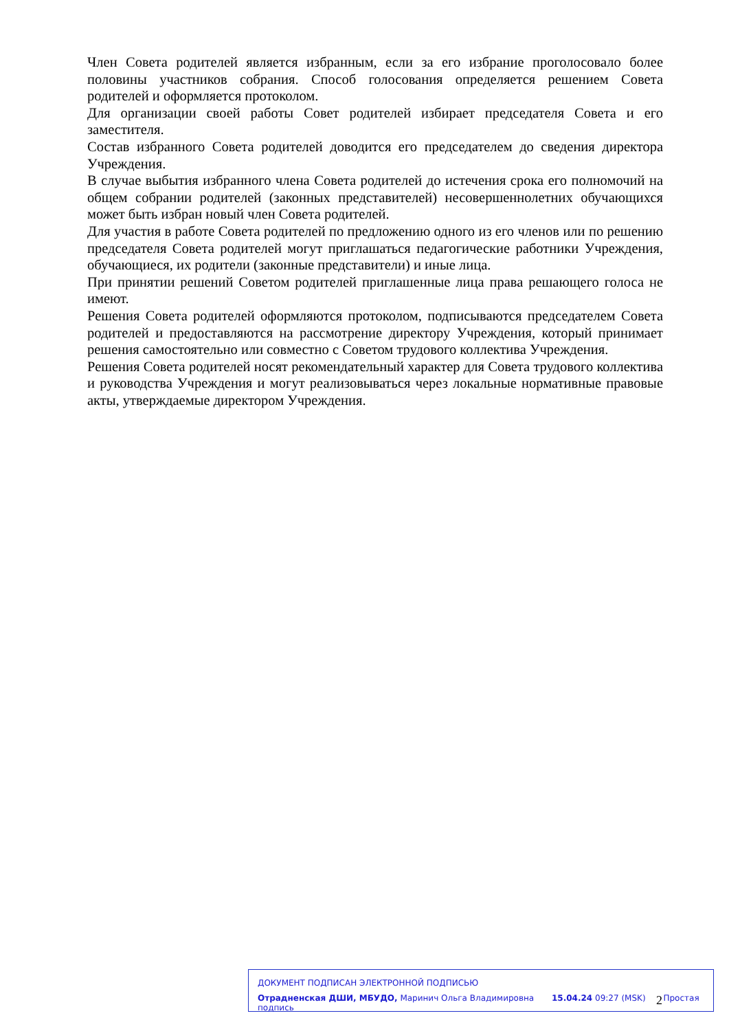Член Совета родителей является избранным, если за его избрание проголосовало более половины участников собрания. Способ голосования определяется решением Совета родителей и оформляется протоколом.
Для организации своей работы Совет родителей избирает председателя Совета и его заместителя.
Состав избранного Совета родителей доводится его председателем до сведения директора Учреждения.
В случае выбытия избранного члена Совета родителей до истечения срока его полномочий на общем собрании родителей (законных представителей) несовершеннолетних обучающихся может быть избран новый член Совета родителей.
Для участия в работе Совета родителей по предложению одного из его членов или по решению председателя Совета родителей могут приглашаться педагогические работники Учреждения, обучающиеся, их родители (законные представители) и иные лица.
При принятии решений Советом родителей приглашенные лица права решающего голоса не имеют.
Решения Совета родителей оформляются протоколом, подписываются председателем Совета родителей и предоставляются на рассмотрение директору Учреждения, который принимает решения самостоятельно или совместно с Советом трудового коллектива Учреждения.
Решения Совета родителей носят рекомендательный характер для Совета трудового коллектива и руководства Учреждения и могут реализовываться через локальные нормативные правовые акты, утверждаемые директором Учреждения.
ДОКУМЕНТ ПОДПИСАН ЭЛЕКТРОННОЙ ПОДПИСЬЮ
Отрадненская ДШИ, МБУДО, Маринич Ольга Владимировна 15.04.24 09:27 (MSK) Простая подпись
2